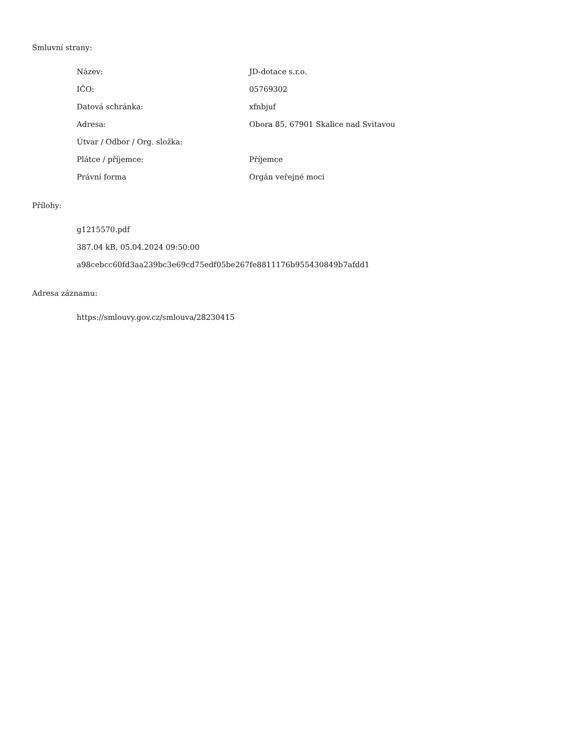Smluvní strany:
| Název: | JD-dotace s.r.o. |
| IČO: | 05769302 |
| Datová schránka: | xfnbjuf |
| Adresa: | Obora 85, 67901 Skalice nad Svitavou |
| Útvar / Odbor / Org. složka: | |
| Plátce / příjemce: | Příjemce |
| Právní forma | Orgán veřejné moci |
Přílohy:
g1215570.pdf
387.04 kB, 05.04.2024 09:50:00
a98cebcc60fd3aa239bc3e69cd75edf05be267fe8811176b955430849b7afdd1
Adresa záznamu:
https://smlouvy.gov.cz/smlouva/28230415